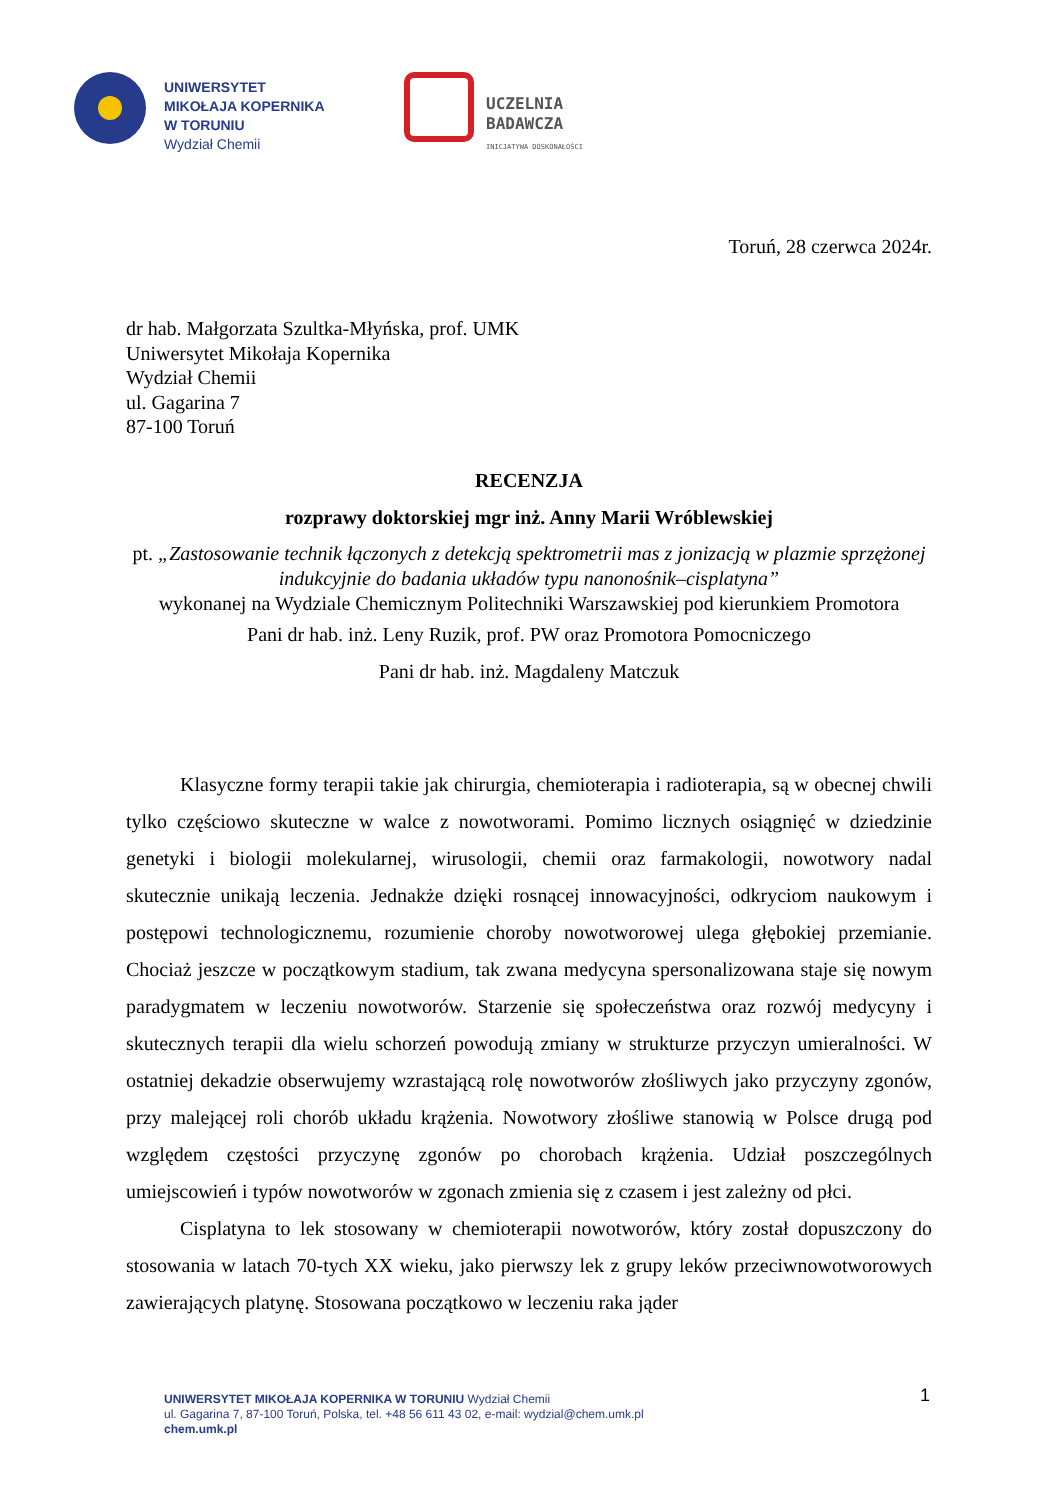UNIWERSYTET
MIKOŁAJA KOPERNIKA
W TORUNIU
Wydział Chemii
UCZELNIA
BADAWCZA
INICJATYWA DOSKONAŁOŚCI
Toruń, 28 czerwca 2024r.
dr hab. Małgorzata Szultka-Młyńska, prof. UMK
Uniwersytet Mikołaja Kopernika
Wydział Chemii
ul. Gagarina 7
87-100 Toruń
RECENZJA
rozprawy doktorskiej mgr inż. Anny Marii Wróblewskiej
pt. „Zastosowanie technik łączonych z detekcją spektrometrii mas z jonizacją w plazmie sprzężonej indukcyjnie do badania układów typu nanonośnik–cisplatyna”
wykonanej na Wydziale Chemicznym Politechniki Warszawskiej pod kierunkiem Promotora
Pani dr hab. inż. Leny Ruzik, prof. PW oraz Promotora Pomocniczego
Pani dr hab. inż. Magdaleny Matczuk
Klasyczne formy terapii takie jak chirurgia, chemioterapia i radioterapia, są w obecnej chwili tylko częściowo skuteczne w walce z nowotworami. Pomimo licznych osiągnięć w dziedzinie genetyki i biologii molekularnej, wirusologii, chemii oraz farmakologii, nowotwory nadal skutecznie unikają leczenia. Jednakże dzięki rosnącej innowacyjności, odkryciom naukowym i postępowi technologicznemu, rozumienie choroby nowotworowej ulega głębokiej przemianie. Chociaż jeszcze w początkowym stadium, tak zwana medycyna spersonalizowana staje się nowym paradygmatem w leczeniu nowotworów. Starzenie się społeczeństwa oraz rozwój medycyny i skutecznych terapii dla wielu schorzeń powodują zmiany w strukturze przyczyn umieralności. W ostatniej dekadzie obserwujemy wzrastającą rolę nowotworów złośliwych jako przyczyny zgonów, przy malejącej roli chorób układu krążenia. Nowotwory złośliwe stanowią w Polsce drugą pod względem częstości przyczynę zgonów po chorobach krążenia. Udział poszczególnych umiejscowień i typów nowotworów w zgonach zmienia się z czasem i jest zależny od płci.
Cisplatyna to lek stosowany w chemioterapii nowotworów, który został dopuszczony do stosowania w latach 70-tych XX wieku, jako pierwszy lek z grupy leków przeciwnowotworowych zawierających platynę. Stosowana początkowo w leczeniu raka jąder
1
UNIWERSYTET MIKOŁAJA KOPERNIKA W TORUNIU Wydział Chemii
ul. Gagarina 7, 87-100 Toruń, Polska, tel. +48 56 611 43 02, e-mail: wydzial@chem.umk.pl
chem.umk.pl